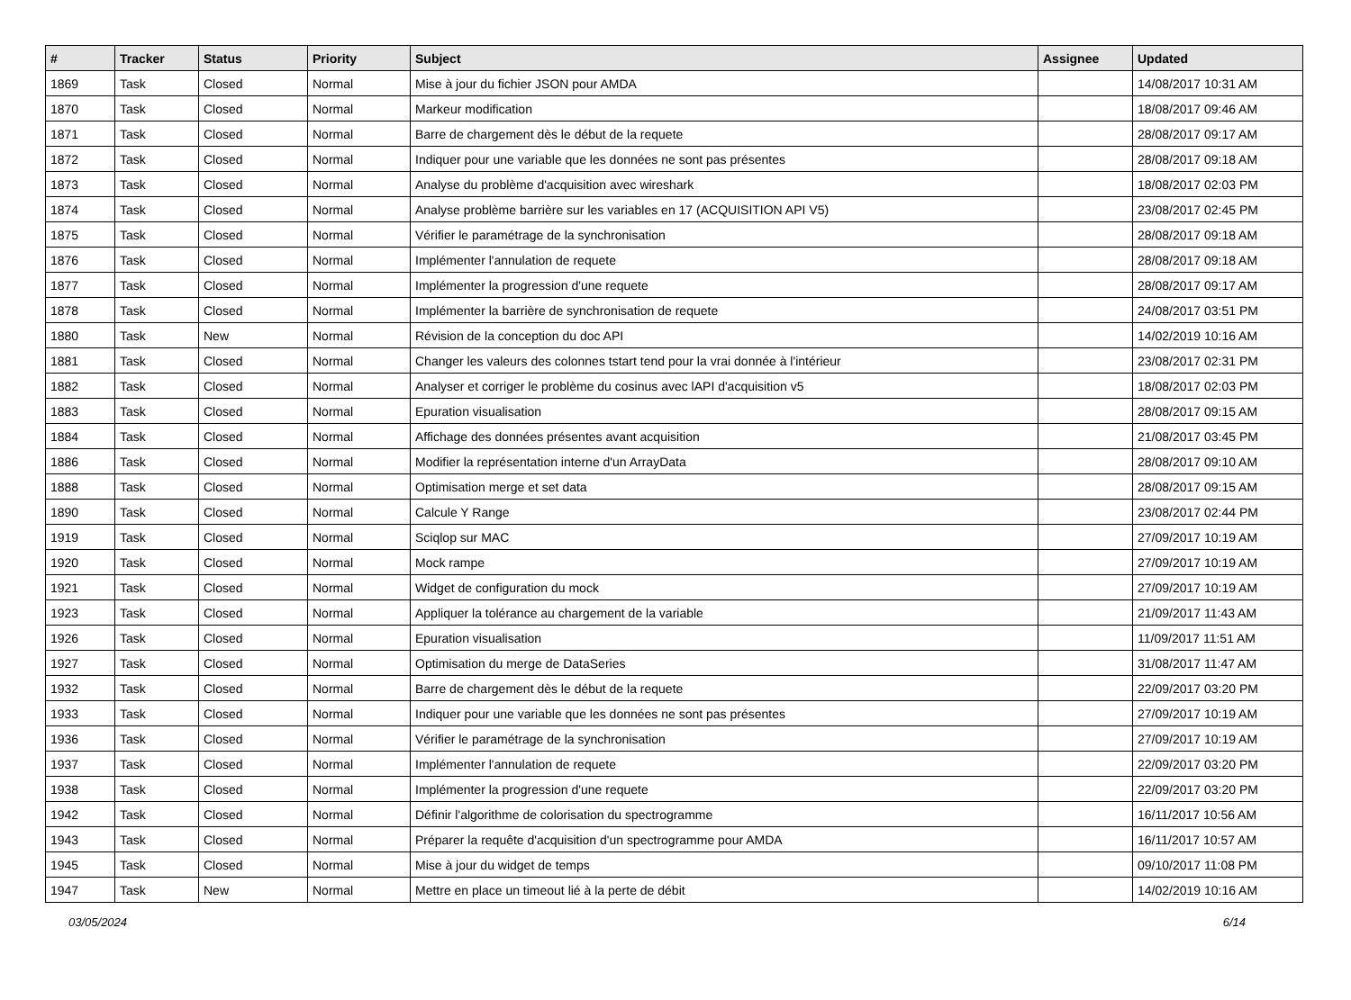| # | Tracker | Status | Priority | Subject | Assignee | Updated |
| --- | --- | --- | --- | --- | --- | --- |
| 1869 | Task | Closed | Normal | Mise à jour du fichier JSON pour AMDA | | 14/08/2017 10:31 AM |
| 1870 | Task | Closed | Normal | Markeur modification | | 18/08/2017 09:46 AM |
| 1871 | Task | Closed | Normal | Barre de chargement dès le début de la requete | | 28/08/2017 09:17 AM |
| 1872 | Task | Closed | Normal | Indiquer pour une variable que les données ne sont pas présentes | | 28/08/2017 09:18 AM |
| 1873 | Task | Closed | Normal | Analyse du problème d'acquisition avec wireshark | | 18/08/2017 02:03 PM |
| 1874 | Task | Closed | Normal | Analyse problème barrière sur les variables en 17 (ACQUISITION API V5) | | 23/08/2017 02:45 PM |
| 1875 | Task | Closed | Normal | Vérifier le paramétrage de la synchronisation | | 28/08/2017 09:18 AM |
| 1876 | Task | Closed | Normal | Implémenter l'annulation de requete | | 28/08/2017 09:18 AM |
| 1877 | Task | Closed | Normal | Implémenter la progression d'une requete | | 28/08/2017 09:17 AM |
| 1878 | Task | Closed | Normal | Implémenter la barrière de synchronisation de requete | | 24/08/2017 03:51 PM |
| 1880 | Task | New | Normal | Révision de la conception du doc API | | 14/02/2019 10:16 AM |
| 1881 | Task | Closed | Normal | Changer les valeurs des colonnes tstart tend pour la vrai donnée à l'intérieur | | 23/08/2017 02:31 PM |
| 1882 | Task | Closed | Normal | Analyser et corriger le problème du cosinus avec lAPI d'acquisition v5 | | 18/08/2017 02:03 PM |
| 1883 | Task | Closed | Normal | Epuration visualisation | | 28/08/2017 09:15 AM |
| 1884 | Task | Closed | Normal | Affichage des données présentes avant acquisition | | 21/08/2017 03:45 PM |
| 1886 | Task | Closed | Normal | Modifier la représentation interne d'un ArrayData | | 28/08/2017 09:10 AM |
| 1888 | Task | Closed | Normal | Optimisation merge et set data | | 28/08/2017 09:15 AM |
| 1890 | Task | Closed | Normal | Calcule Y Range | | 23/08/2017 02:44 PM |
| 1919 | Task | Closed | Normal | Sciqlop sur MAC | | 27/09/2017 10:19 AM |
| 1920 | Task | Closed | Normal | Mock rampe | | 27/09/2017 10:19 AM |
| 1921 | Task | Closed | Normal | Widget de configuration du mock | | 27/09/2017 10:19 AM |
| 1923 | Task | Closed | Normal | Appliquer la tolérance au chargement de la variable | | 21/09/2017 11:43 AM |
| 1926 | Task | Closed | Normal | Epuration visualisation | | 11/09/2017 11:51 AM |
| 1927 | Task | Closed | Normal | Optimisation du merge de DataSeries | | 31/08/2017 11:47 AM |
| 1932 | Task | Closed | Normal | Barre de chargement dès le début de la requete | | 22/09/2017 03:20 PM |
| 1933 | Task | Closed | Normal | Indiquer pour une variable que les données ne sont pas présentes | | 27/09/2017 10:19 AM |
| 1936 | Task | Closed | Normal | Vérifier le paramétrage de la synchronisation | | 27/09/2017 10:19 AM |
| 1937 | Task | Closed | Normal | Implémenter l'annulation de requete | | 22/09/2017 03:20 PM |
| 1938 | Task | Closed | Normal | Implémenter la progression d'une requete | | 22/09/2017 03:20 PM |
| 1942 | Task | Closed | Normal | Définir l'algorithme de colorisation du spectrogramme | | 16/11/2017 10:56 AM |
| 1943 | Task | Closed | Normal | Préparer la requête d'acquisition d'un spectrogramme pour AMDA | | 16/11/2017 10:57 AM |
| 1945 | Task | Closed | Normal | Mise à jour du widget de temps | | 09/10/2017 11:08 PM |
| 1947 | Task | New | Normal | Mettre en place un timeout lié à la perte de débit | | 14/02/2019 10:16 AM |
03/05/2024 6/14